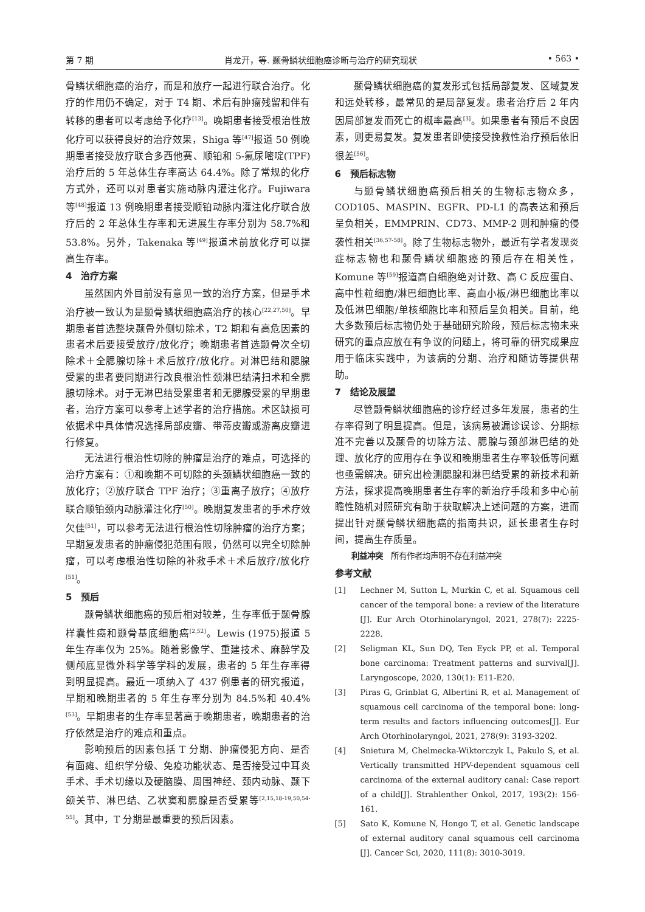第 7 期 肖龙开，等. 颞骨鳞状细胞癌诊断与治疗的研究现状 • 563 •
骨鳞状细胞癌的治疗，而是和放疗一起进行联合治疗。化疗的作用仍不确定，对于 T4 期、术后有肿瘤残留和伴有转移的患者可以考虑给予化疗<sup>[13]</sup>。晚期患者接受根治性放化疗可以获得良好的治疗效果，Shiga 等<sup>[47]</sup>报道 50 例晚期患者接受放疗联合多西他赛、顺铂和 5-氟尿嘧啶(TPF)治疗后的 5 年总体生存率高达 64.4%。除了常规的化疗方式外，还可以对患者实施动脉内灌注化疗。Fujiwara 等<sup>[48]</sup>报道 13 例晚期患者接受顺铂动脉内灌注化疗联合放疗后的 2 年总体生存率和无进展生存率分别为 58.7%和 53.8%。另外，Takenaka 等<sup>[49]</sup>报道术前放化疗可以提高生存率。
4　治疗方案
虽然国内外目前没有意见一致的治疗方案，但是手术治疗被一致认为是颞骨鳞状细胞癌治疗的核心<sup>[22,27,50]</sup>。早期患者首选整块颞骨外侧切除术，T2 期和有高危因素的患者术后要接受放疗/放化疗；晚期患者首选颞骨次全切除术＋全腮腺切除＋术后放疗/放化疗。对淋巴结和腮腺受累的患者要同期进行改良根治性颈淋巴结清扫术和全腮腺切除术。对于无淋巴结受累患者和无腮腺受累的早期患者，治疗方案可以参考上述学者的治疗措施。术区缺损可依据术中具体情况选择局部皮瓣、带蒂皮瓣或游离皮瓣进行修复。
无法进行根治性切除的肿瘤是治疗的难点，可选择的治疗方案有：①和晚期不可切除的头颈鳞状细胞癌一致的放化疗；②放疗联合 TPF 治疗；③重离子放疗；④放疗联合顺铂颈内动脉灌注化疗<sup>[50]</sup>。晚期复发患者的手术疗效欠佳<sup>[51]</sup>，可以参考无法进行根治性切除肿瘤的治疗方案；早期复发患者的肿瘤侵犯范围有限，仍然可以完全切除肿瘤，可以考虑根治性切除的补救手术＋术后放疗/放化疗<sup>[51]</sup>。
5　预后
颞骨鳞状细胞癌的预后相对较差，生存率低于颞骨腺样囊性癌和颞骨基底细胞癌<sup>[2,52]</sup>。Lewis (1975)报道 5 年生存率仅为 25%。随着影像学、重建技术、麻醉学及侧颅底显微外科学等学科的发展，患者的 5 年生存率得到明显提高。最近一项纳入了 437 例患者的研究报道，早期和晚期患者的 5 年生存率分别为 84.5%和 40.4%<sup>[53]</sup>。早期患者的生存率显著高于晚期患者，晚期患者的治疗依然是治疗的难点和重点。
影响预后的因素包括 T 分期、肿瘤侵犯方向、是否有面瘫、组织学分级、免疫功能状态、是否接受过中耳炎手术、手术切缘以及硬脑膜、周围神经、颈内动脉、颞下颌关节、淋巴结、乙状窦和腮腺是否受累等<sup>[2,15,18-19,50,54-55]</sup>。其中，T 分期是最重要的预后因素。
颞骨鳞状细胞癌的复发形式包括局部复发、区域复发和远处转移，最常见的是局部复发。患者治疗后 2 年内因局部复发而死亡的概率最高<sup>[3]</sup>。如果患者有预后不良因素，则更易复发。复发患者即使接受挽救性治疗预后依旧很差<sup>[56]</sup>。
6　预后标志物
与颞骨鳞状细胞癌预后相关的生物标志物众多，COD105、MASPIN、EGFR、PD-L1 的高表达和预后呈负相关，EMMPRIN、CD73、MMP-2 则和肿瘤的侵袭性相关<sup>[36,57-58]</sup>。除了生物标志物外，最近有学者发现炎症标志物也和颞骨鳞状细胞癌的预后存在相关性，Komune 等<sup>[59]</sup>报道高白细胞绝对计数、高 C 反应蛋白、高中性粒细胞/淋巴细胞比率、高血小板/淋巴细胞比率以及低淋巴细胞/单核细胞比率和预后呈负相关。目前，绝大多数预后标志物仍处于基础研究阶段，预后标志物未来研究的重点应放在有争议的问题上，将可靠的研究成果应用于临床实践中，为该病的分期、治疗和随访等提供帮助。
7　结论及展望
尽管颞骨鳞状细胞癌的诊疗经过多年发展，患者的生存率得到了明显提高。但是，该病易被漏诊误诊、分期标准不完善以及颞骨的切除方法、腮腺与颈部淋巴结的处理、放化疗的应用存在争议和晚期患者生存率较低等问题也亟需解决。研究出检测腮腺和淋巴结受累的新技术和新方法，探求提高晚期患者生存率的新治疗手段和多中心前瞻性随机对照研究有助于获取解决上述问题的方案，进而提出针对颞骨鳞状细胞癌的指南共识，延长患者生存时间，提高生存质量。
利益冲突　所有作者均声明不存在利益冲突
参考文献
[1] Lechner M, Sutton L, Murkin C, et al. Squamous cell cancer of the temporal bone: a review of the literature [J]. Eur Arch Otorhinolaryngol, 2021, 278(7): 2225-2228.
[2] Seligman KL, Sun DQ, Ten Eyck PP, et al. Temporal bone carcinoma: Treatment patterns and survival[J]. Laryngoscope, 2020, 130(1): E11-E20.
[3] Piras G, Grinblat G, Albertini R, et al. Management of squamous cell carcinoma of the temporal bone: long-term results and factors influencing outcomes[J]. Eur Arch Otorhinolaryngol, 2021, 278(9): 3193-3202.
[4] Snietura M, Chelmecka-Wiktorczyk L, Pakulo S, et al. Vertically transmitted HPV-dependent squamous cell carcinoma of the external auditory canal: Case report of a child[J]. Strahlenther Onkol, 2017, 193(2): 156-161.
[5] Sato K, Komune N, Hongo T, et al. Genetic landscape of external auditory canal squamous cell carcinoma [J]. Cancer Sci, 2020, 111(8): 3010-3019.